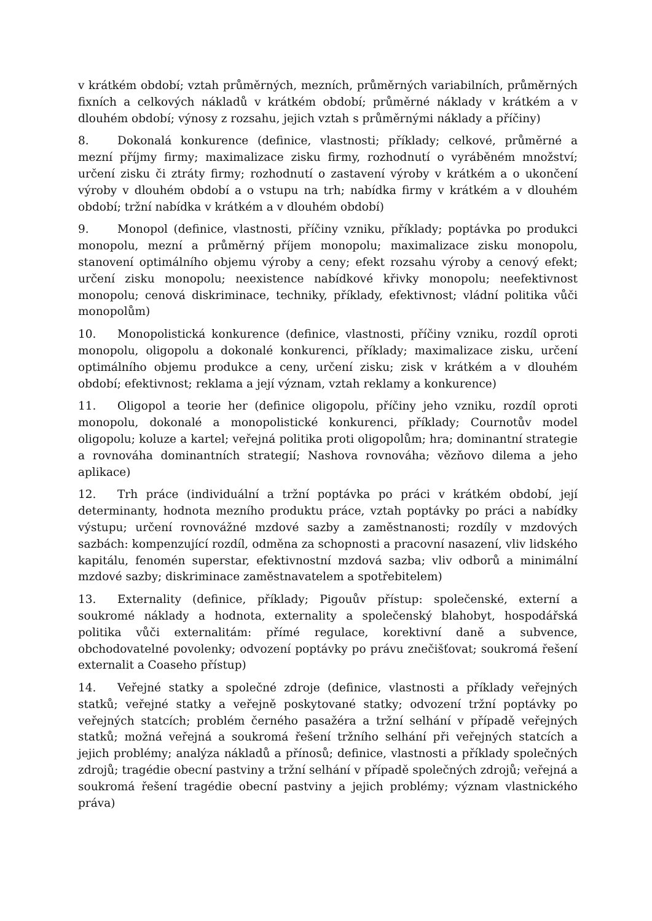v krátkém období; vztah průměrných, mezních, průměrných variabilních, průměrných fixních a celkových nákladů v krátkém období; průměrné náklady v krátkém a v dlouhém období; výnosy z rozsahu, jejich vztah s průměrnými náklady a příčiny)
8. Dokonalá konkurence (definice, vlastnosti; příklady; celkové, průměrné a mezní příjmy firmy; maximalizace zisku firmy, rozhodnutí o vyráběném množství; určení zisku či ztráty firmy; rozhodnutí o zastavení výroby v krátkém a o ukončení výroby v dlouhém období a o vstupu na trh; nabídka firmy v krátkém a v dlouhém období; tržní nabídka v krátkém a v dlouhém období)
9. Monopol (definice, vlastnosti, příčiny vzniku, příklady; poptávka po produkci monopolu, mezní a průměrný příjem monopolu; maximalizace zisku monopolu, stanovení optimálního objemu výroby a ceny; efekt rozsahu výroby a cenový efekt; určení zisku monopolu; neexistence nabídkové křivky monopolu; neefektivnost monopolu; cenová diskriminace, techniky, příklady, efektivnost; vládní politika vůči monopolům)
10. Monopolistická konkurence (definice, vlastnosti, příčiny vzniku, rozdíl oproti monopolu, oligopolu a dokonalé konkurenci, příklady; maximalizace zisku, určení optimálního objemu produkce a ceny, určení zisku; zisk v krátkém a v dlouhém období; efektivnost; reklama a její význam, vztah reklamy a konkurence)
11. Oligopol a teorie her (definice oligopolu, příčiny jeho vzniku, rozdíl oproti monopolu, dokonalé a monopolistické konkurenci, příklady; Cournotův model oligopolu; koluze a kartel; veřejná politika proti oligopolům; hra; dominantní strategie a rovnováha dominantních strategií; Nashova rovnováha; vězňovo dilema a jeho aplikace)
12. Trh práce (individuální a tržní poptávka po práci v krátkém období, její determinanty, hodnota mezního produktu práce, vztah poptávky po práci a nabídky výstupu; určení rovnovážné mzdové sazby a zaměstnanosti; rozdíly v mzdových sazbách: kompenzující rozdíl, odměna za schopnosti a pracovní nasazení, vliv lidského kapitálu, fenomén superstar, efektivnostní mzdová sazba; vliv odborů a minimální mzdové sazby; diskriminace zaměstnavatelem a spotřebitelem)
13. Externality (definice, příklady; Pigouův přístup: společenské, externí a soukromé náklady a hodnota, externality a společenský blahobyt, hospodářská politika vůči externalitám: přímé regulace, korektivní daně a subvence, obchodovatelné povolenky; odvození poptávky po právu znečišťovat; soukromá řešení externalit a Coaseho přístup)
14. Veřejné statky a společné zdroje (definice, vlastnosti a příklady veřejných statků; veřejné statky a veřejně poskytované statky; odvození tržní poptávky po veřejných statcích; problém černého pasažéra a tržní selhání v případě veřejných statků; možná veřejná a soukromá řešení tržního selhání při veřejných statcích a jejich problémy; analýza nákladů a přínosů; definice, vlastnosti a příklady společných zdrojů; tragédie obecní pastviny a tržní selhání v případě společných zdrojů; veřejná a soukromá řešení tragédie obecní pastviny a jejich problémy; význam vlastnického práva)